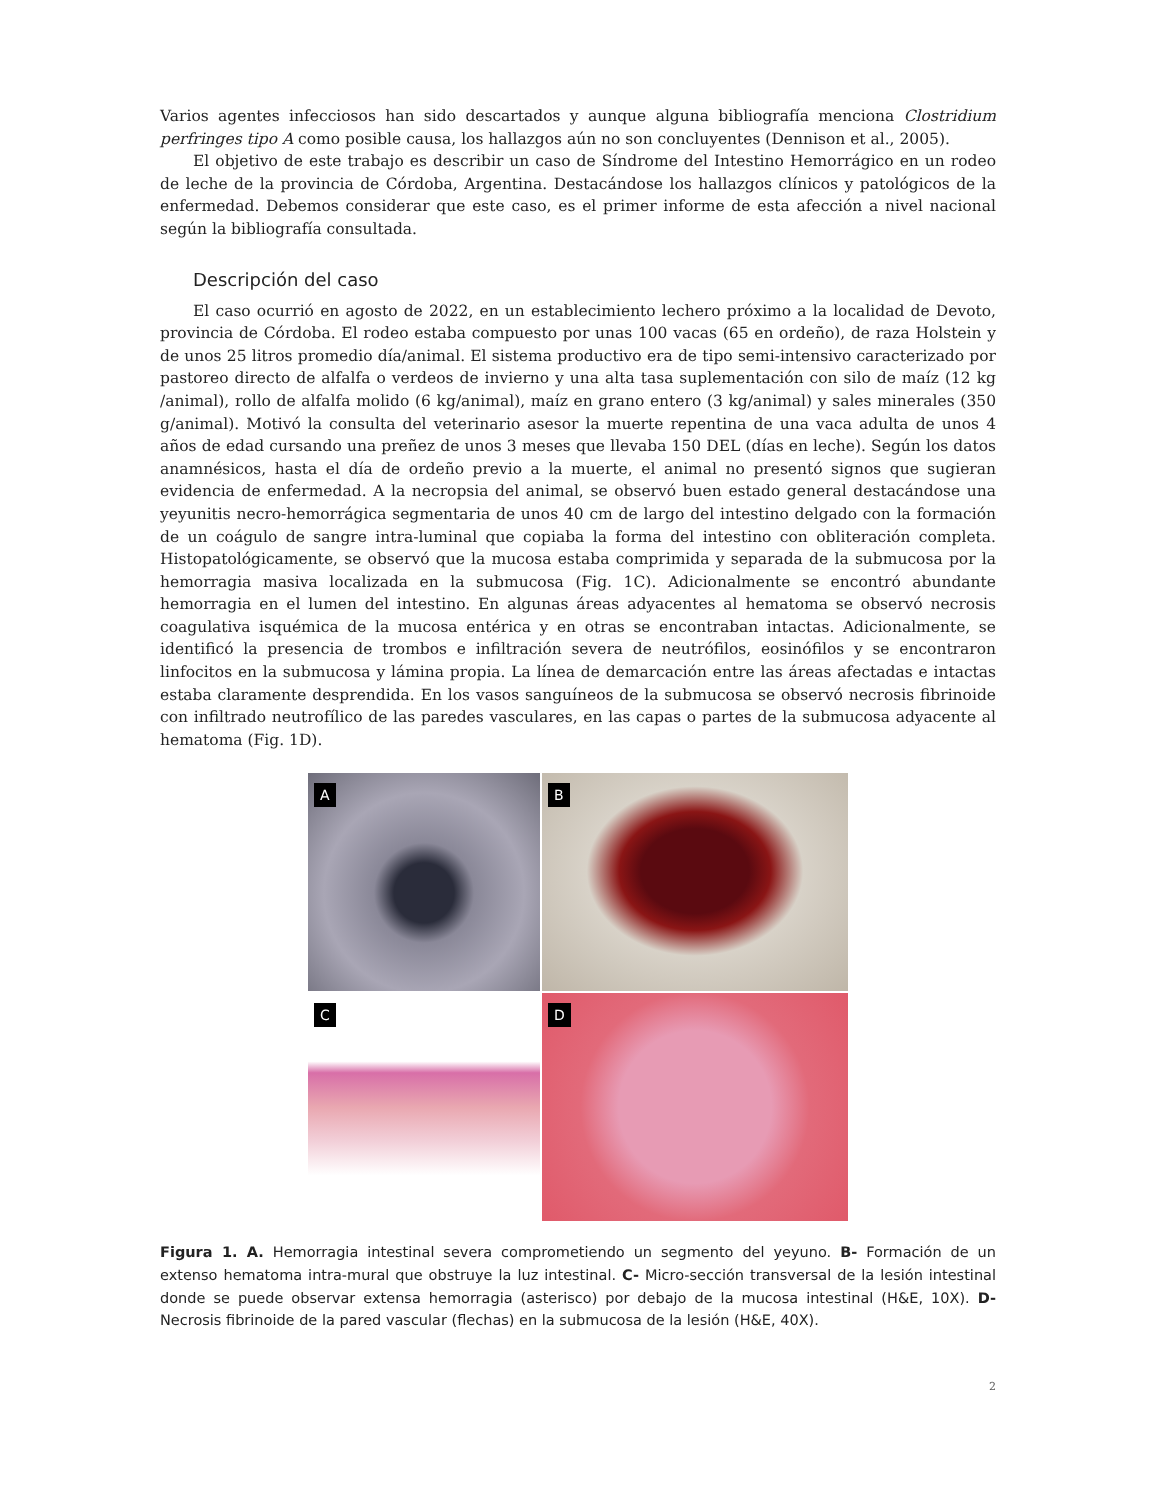Varios agentes infecciosos han sido descartados y aunque alguna bibliografía menciona Clostridium perfringes tipo A como posible causa, los hallazgos aún no son concluyentes (Dennison et al., 2005).
El objetivo de este trabajo es describir un caso de Síndrome del Intestino Hemorrágico en un rodeo de leche de la provincia de Córdoba, Argentina. Destacándose los hallazgos clínicos y patológicos de la enfermedad. Debemos considerar que este caso, es el primer informe de esta afección a nivel nacional según la bibliografía consultada.
Descripción del caso
El caso ocurrió en agosto de 2022, en un establecimiento lechero próximo a la localidad de Devoto, provincia de Córdoba. El rodeo estaba compuesto por unas 100 vacas (65 en ordeño), de raza Holstein y de unos 25 litros promedio día/animal. El sistema productivo era de tipo semi-intensivo caracterizado por pastoreo directo de alfalfa o verdeos de invierno y una alta tasa suplementación con silo de maíz (12 kg /animal), rollo de alfalfa molido (6 kg/animal), maíz en grano entero (3 kg/animal) y sales minerales (350 g/animal). Motivó la consulta del veterinario asesor la muerte repentina de una vaca adulta de unos 4 años de edad cursando una preñez de unos 3 meses que llevaba 150 DEL (días en leche). Según los datos anamnésicos, hasta el día de ordeño previo a la muerte, el animal no presentó signos que sugieran evidencia de enfermedad. A la necropsia del animal, se observó buen estado general destacándose una yeyunitis necro-hemorrágica segmentaria de unos 40 cm de largo del intestino delgado con la formación de un coágulo de sangre intra-luminal que copiaba la forma del intestino con obliteración completa. Histopatológicamente, se observó que la mucosa estaba comprimida y separada de la submucosa por la hemorragia masiva localizada en la submucosa (Fig. 1C). Adicionalmente se encontró abundante hemorragia en el lumen del intestino. En algunas áreas adyacentes al hematoma se observó necrosis coagulativa isquémica de la mucosa entérica y en otras se encontraban intactas. Adicionalmente, se identificó la presencia de trombos e infiltración severa de neutrófilos, eosinófilos y se encontraron linfocitos en la submucosa y lámina propia. La línea de demarcación entre las áreas afectadas e intactas estaba claramente desprendida. En los vasos sanguíneos de la submucosa se observó necrosis fibrinoide con infiltrado neutrofílico de las paredes vasculares, en las capas o partes de la submucosa adyacente al hematoma (Fig. 1D).
A
B
C
D
Figura 1. A. Hemorragia intestinal severa comprometiendo un segmento del yeyuno. B- Formación de un extenso hematoma intra-mural que obstruye la luz intestinal. C- Micro-sección transversal de la lesión intestinal donde se puede observar extensa hemorragia (asterisco) por debajo de la mucosa intestinal (H&E, 10X). D- Necrosis fibrinoide de la pared vascular (flechas) en la submucosa de la lesión (H&E, 40X).
2